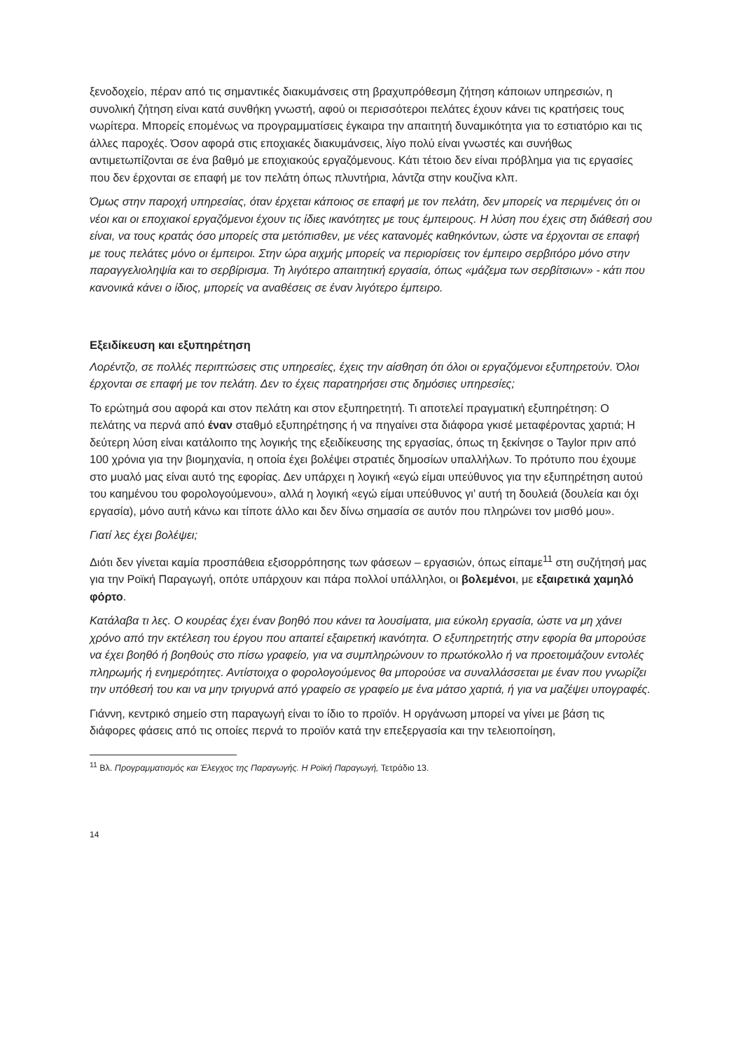ξενοδοχείο, πέραν από τις σημαντικές διακυμάνσεις στη βραχυπρόθεσμη ζήτηση κάποιων υπηρεσιών, η συνολική ζήτηση είναι κατά συνθήκη γνωστή, αφού οι περισσότεροι πελάτες έχουν κάνει τις κρατήσεις τους νωρίτερα. Μπορείς επομένως να προγραμματίσεις έγκαιρα την απαιτητή δυναμικότητα για το εστιατόριο και τις άλλες παροχές. Όσον αφορά στις εποχιακές διακυμάνσεις, λίγο πολύ είναι γνωστές και συνήθως αντιμετωπίζονται σε ένα βαθμό με εποχιακούς εργαζόμενους. Κάτι τέτοιο δεν είναι πρόβλημα για τις εργασίες που δεν έρχονται σε επαφή με τον πελάτη όπως πλυντήρια, λάντζα στην κουζίνα κλπ.
Όμως στην παροχή υπηρεσίας, όταν έρχεται κάποιος σε επαφή με τον πελάτη, δεν μπορείς να περιμένεις ότι οι νέοι και οι εποχιακοί εργαζόμενοι έχουν τις ίδιες ικανότητες με τους έμπειρους. Η λύση που έχεις στη διάθεσή σου είναι, να τους κρατάς όσο μπορείς στα μετόπισθεν, με νέες κατανομές καθηκόντων, ώστε να έρχονται σε επαφή με τους πελάτες μόνο οι έμπειροι. Στην ώρα αιχμής μπορείς να περιορίσεις τον έμπειρο σερβιτόρο μόνο στην παραγγελιοληψία και το σερβίρισμα. Τη λιγότερο απαιτητική εργασία, όπως «μάζεμα των σερβίτσιων» - κάτι που κανονικά κάνει ο ίδιος, μπορείς να αναθέσεις σε έναν λιγότερο έμπειρο.
Εξειδίκευση και εξυπηρέτηση
Λορέντζο, σε πολλές περιπτώσεις στις υπηρεσίες, έχεις την αίσθηση ότι όλοι οι εργαζόμενοι εξυπηρετούν. Όλοι έρχονται σε επαφή με τον πελάτη. Δεν το έχεις παρατηρήσει στις δημόσιες υπηρεσίες;
Το ερώτημά σου αφορά και στον πελάτη και στον εξυπηρετητή. Τι αποτελεί πραγματική εξυπηρέτηση: Ο πελάτης να περνά από έναν σταθμό εξυπηρέτησης ή να πηγαίνει στα διάφορα γκισέ μεταφέροντας χαρτιά; Η δεύτερη λύση είναι κατάλοιπο της λογικής της εξειδίκευσης της εργασίας, όπως τη ξεκίνησε ο Taylor πριν από 100 χρόνια για την βιομηχανία, η οποία έχει βολέψει στρατιές δημοσίων υπαλλήλων. Το πρότυπο που έχουμε στο μυαλό μας είναι αυτό της εφορίας. Δεν υπάρχει η λογική «εγώ είμαι υπεύθυνος για την εξυπηρέτηση αυτού του καημένου του φορολογούμενου», αλλά η λογική «εγώ είμαι υπεύθυνος γι’ αυτή τη δουλειά (δουλεία και όχι εργασία), μόνο αυτή κάνω και τίποτε άλλο και δεν δίνω σημασία σε αυτόν που πληρώνει τον μισθό μου».
Γιατί λες έχει βολέψει;
Διότι δεν γίνεται καμία προσπάθεια εξισορρόπησης των φάσεων – εργασιών, όπως είπαμε<sup>11</sup> στη συζήτησή μας για την Ροϊκή Παραγωγή, οπότε υπάρχουν και πάρα πολλοί υπάλληλοι, οι βολεμένοι, με εξαιρετικά χαμηλό φόρτο.
Κατάλαβα τι λες. Ο κουρέας έχει έναν βοηθό που κάνει τα λουσίματα, μια εύκολη εργασία, ώστε να μη χάνει χρόνο από την εκτέλεση του έργου που απαιτεί εξαιρετική ικανότητα. Ο εξυπηρετητής στην εφορία θα μπορούσε να έχει βοηθό ή βοηθούς στο πίσω γραφείο, για να συμπληρώνουν το πρωτόκολλο ή να προετοιμάζουν εντολές πληρωμής ή ενημερότητες. Αντίστοιχα ο φορολογούμενος θα μπορούσε να συναλλάσσεται με έναν που γνωρίζει την υπόθεσή του και να μην τριγυρνά από γραφείο σε γραφείο με ένα μάτσο χαρτιά, ή για να μαζέψει υπογραφές.
Γιάννη, κεντρικό σημείο στη παραγωγή είναι το ίδιο το προϊόν. Η οργάνωση μπορεί να γίνει με βάση τις διάφορες φάσεις από τις οποίες περνά το προϊόν κατά την επεξεργασία και την τελειοποίηση,
<sup>11</sup> Βλ. Προγραμματισμός και Έλεγχος της Παραγωγής. Η Ροϊκή Παραγωγή, Τετράδιο 13.
14